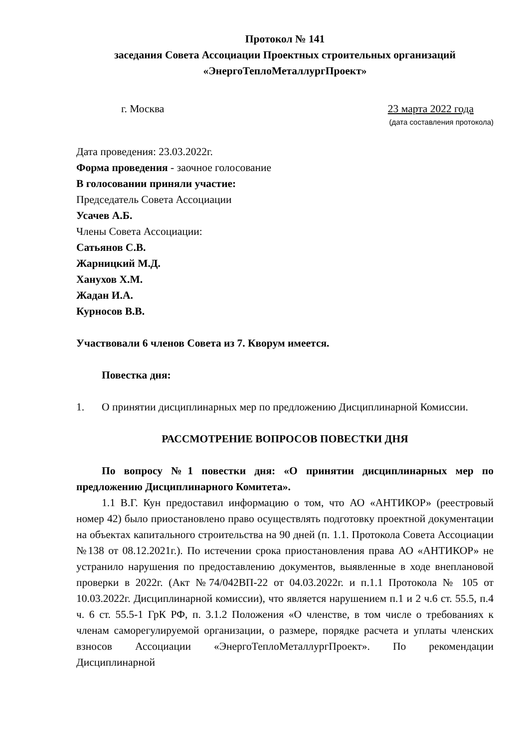Протокол № 141
заседания Совета Ассоциации Проектных строительных организаций
«ЭнергоТеплоМеталлургПроект»
г. Москва 23 марта 2022 года
(дата составления протокола)
Дата проведения: 23.03.2022г.
Форма проведения - заочное голосование
В голосовании приняли участие:
Председатель Совета Ассоциации
Усачев А.Б.
Члены Совета Ассоциации:
Сатьянов С.В.
Жарницкий М.Д.
Ханухов Х.М.
Жадан И.А.
Курносов В.В.
Участвовали 6 членов Совета из 7. Кворум имеется.
Повестка дня:
1. О принятии дисциплинарных мер по предложению Дисциплинарной Комиссии.
РАССМОТРЕНИЕ ВОПРОСОВ ПОВЕСТКИ ДНЯ
По вопросу №1 повестки дня: «О принятии дисциплинарных мер по предложению Дисциплинарного Комитета».
1.1 В.Г. Кун предоставил информацию о том, что АО «АНТИКОР» (реестровый номер 42) было приостановлено право осуществлять подготовку проектной документации на объектах капитального строительства на 90 дней (п. 1.1. Протокола Совета Ассоциации №138 от 08.12.2021г.). По истечении срока приостановления права АО «АНТИКОР» не устранило нарушения по предоставлению документов, выявленные в ходе внеплановой проверки в 2022г. (Акт №74/042ВП-22 от 04.03.2022г. и п.1.1 Протокола № 105 от 10.03.2022г. Дисциплинарной комиссии), что является нарушением п.1 и 2 ч.6 ст. 55.5, п.4 ч. 6 ст. 55.5-1 ГрК РФ, п. 3.1.2 Положения «О членстве, в том числе о требованиях к членам саморегулируемой организации, о размере, порядке расчета и уплаты членских взносов Ассоциации «ЭнергоТеплоМеталлургПроект». По рекомендации Дисциплинарной